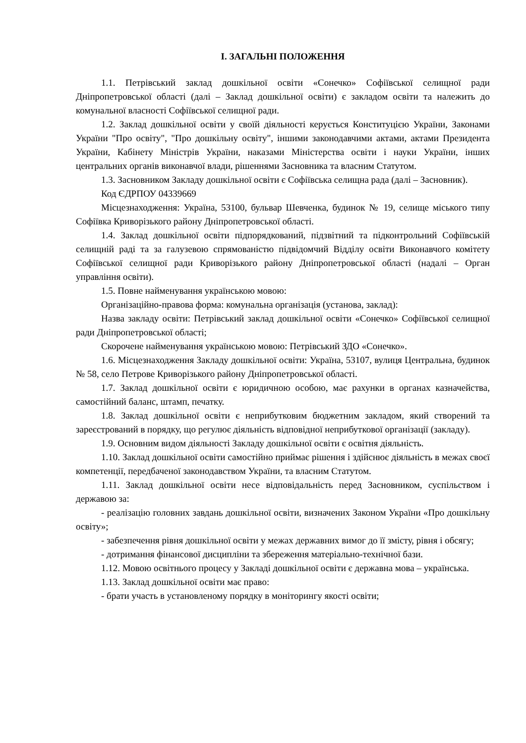І. ЗАГАЛЬНІ ПОЛОЖЕННЯ
1.1. Петрівський заклад дошкільної освіти «Сонечко» Софіївської селищної ради Дніпропетровської області (далі – Заклад дошкільної освіти) є закладом освіти та належить до комунальної власності Софіївської селищної ради.
1.2. Заклад дошкільної освіти у своїй діяльності керується Конституцією України, Законами України "Про освіту", "Про дошкільну освіту", іншими законодавчими актами, актами Президента України, Кабінету Міністрів України, наказами Міністерства освіти і науки України, інших центральних органів виконавчої влади, рішеннями Засновника та власним Статутом.
1.3. Засновником Закладу дошкільної освіти є Софіївська селищна рада (далі – Засновник).
Код ЄДРПОУ 04339669
Місцезнаходження: Україна, 53100, бульвар Шевченка, будинок № 19, селище міського типу Софіївка Криворізького району Дніпропетровської області.
1.4. Заклад дошкільної освіти підпорядкований, підзвітний та підконтрольний Софіївській селищній раді та за галузевою спрямованістю підвідомчий Відділу освіти Виконавчого комітету Софіївської селищної ради Криворізького району Дніпропетровської області (надалі – Орган управління освіти).
1.5. Повне найменування українською мовою:
Організаційно-правова форма: комунальна організація (установа, заклад):
Назва закладу освіти: Петрівський заклад дошкільної освіти «Сонечко» Софіївської селищної ради Дніпропетровської області;
Скорочене найменування українською мовою: Петрівський ЗДО «Сонечко».
1.6. Місцезнаходження Закладу дошкільної освіти: Україна, 53107, вулиця Центральна, будинок № 58, село Петрове Криворізького району Дніпропетровської області.
1.7. Заклад дошкільної освіти є юридичною особою, має рахунки в органах казначейства, самостійний баланс, штамп, печатку.
1.8. Заклад дошкільної освіти є неприбутковим бюджетним закладом, який створений та зареєстрований в порядку, що регулює діяльність відповідної неприбуткової організації (закладу).
1.9. Основним видом діяльності Закладу дошкільної освіти є освітня діяльність.
1.10. Заклад дошкільної освіти самостійно приймає рішення і здійснює діяльність в межах своєї компетенції, передбаченої законодавством України, та власним Статутом.
1.11. Заклад дошкільної освіти несе відповідальність перед Засновником, суспільством і державою за:
- реалізацію головних завдань дошкільної освіти, визначених Законом України «Про дошкільну освіту»;
- забезпечення рівня дошкільної освіти у межах державних вимог до її змісту, рівня і обсягу;
- дотримання фінансової дисципліни та збереження матеріально-технічної бази.
1.12. Мовою освітнього процесу у Закладі дошкільної освіти є державна мова – українська.
1.13. Заклад дошкільної освіти має право:
- брати участь в установленому порядку в моніторингу якості освіти;